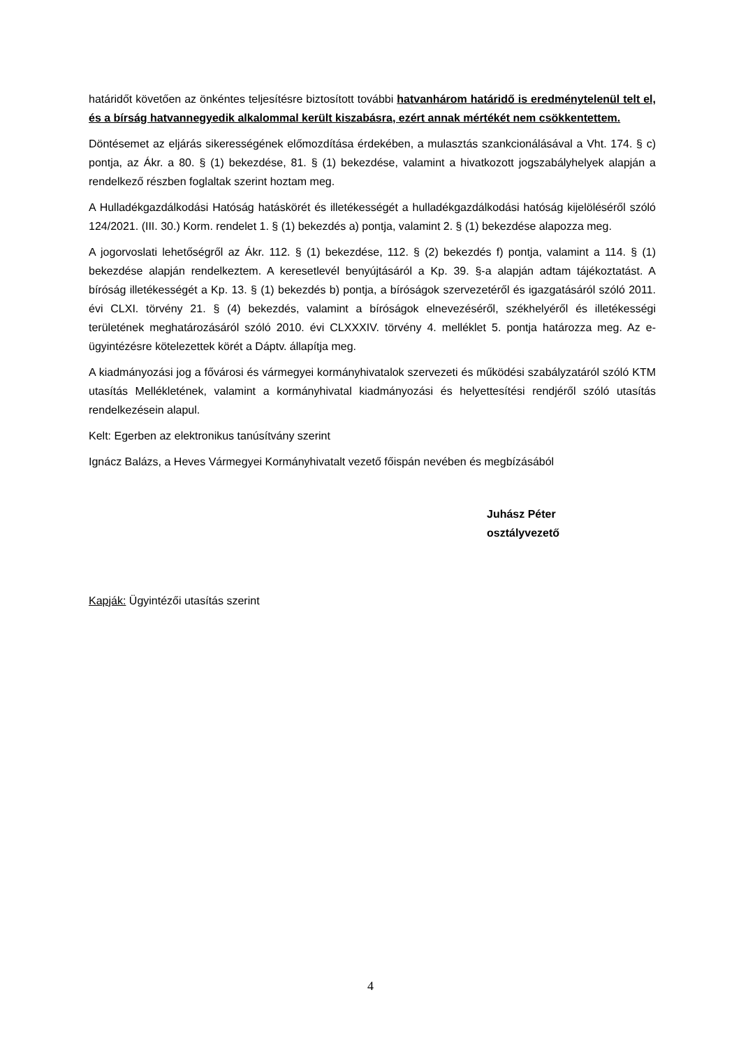határidőt követően az önkéntes teljesítésre biztosított további hatvanhárom határidő is eredménytelenül telt el, és a bírság hatvannegyedik alkalommal került kiszabásra, ezért annak mértékét nem csökkentettem.
Döntésemet az eljárás sikerességének előmozdítása érdekében, a mulasztás szankcionálásával a Vht. 174. § c) pontja, az Ákr. a 80. § (1) bekezdése, 81. § (1) bekezdése, valamint a hivatkozott jogszabályhelyek alapján a rendelkező részben foglaltak szerint hoztam meg.
A Hulladékgazdálkodási Hatóság hatáskörét és illetékességét a hulladékgazdálkodási hatóság kijelöléséről szóló 124/2021. (III. 30.) Korm. rendelet 1. § (1) bekezdés a) pontja, valamint 2. § (1) bekezdése alapozza meg.
A jogorvoslati lehetőségről az Ákr. 112. § (1) bekezdése, 112. § (2) bekezdés f) pontja, valamint a 114. § (1) bekezdése alapján rendelkeztem. A keresetlevél benyújtásáról a Kp. 39. §-a alapján adtam tájékoztatást. A bíróság illetékességét a Kp. 13. § (1) bekezdés b) pontja, a bíróságok szervezetéről és igazgatásáról szóló 2011. évi CLXI. törvény 21. § (4) bekezdés, valamint a bíróságok elnevezéséről, székhelyéről és illetékességi területének meghatározásáról szóló 2010. évi CLXXXIV. törvény 4. melléklet 5. pontja határozza meg. Az e-ügyintézésre kötelezettek körét a Dáptv. állapítja meg.
A kiadmányozási jog a fővárosi és vármegyei kormányhivatalok szervezeti és működési szabályzatáról szóló KTM utasítás Mellékletének, valamint a kormányhivatal kiadmányozási és helyettesítési rendjéről szóló utasítás rendelkezésein alapul.
Kelt: Egerben az elektronikus tanúsítvány szerint
Ignácz Balázs, a Heves Vármegyei Kormányhivatalt vezető főispán nevében és megbízásából
Juhász Péter
osztályvezető
Kapják: Ügyintézői utasítás szerint
4